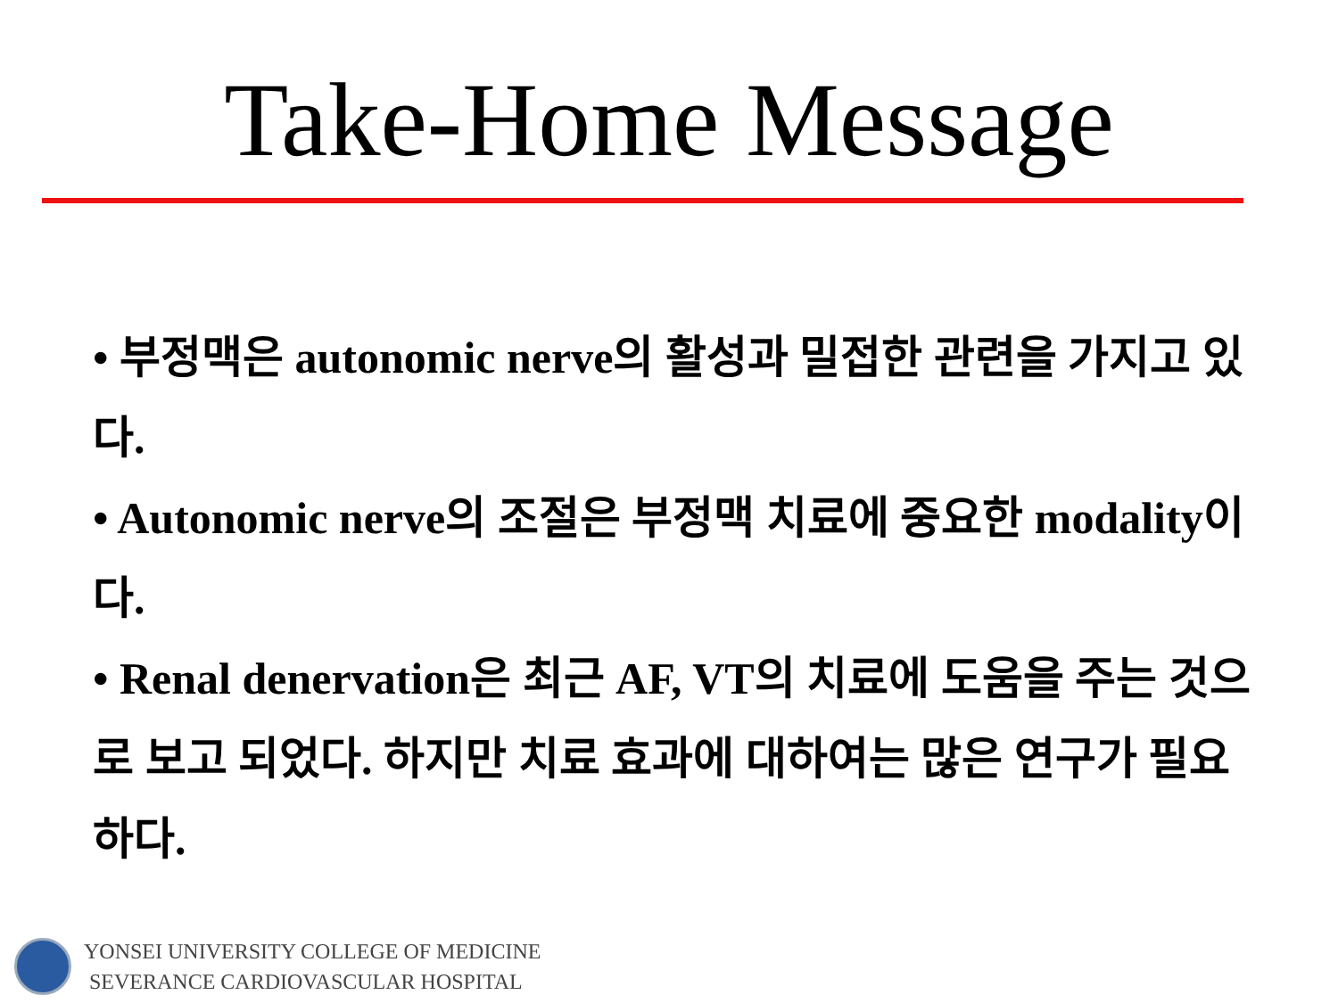Take-Home Message
• 부정맥은 autonomic nerve의 활성과 밀접한 관련을 가지고 있다.
• Autonomic nerve의 조절은 부정맥 치료에 중요한 modality이다.
• Renal denervation은 최근 AF, VT의 치료에 도움을 주는 것으로 보고 되었다. 하지만 치료 효과에 대하여는 많은 연구가 필요하다.
YONSEI UNIVERSITY COLLEGE OF MEDICINE
SEVERANCE CARDIOVASCULAR HOSPITAL